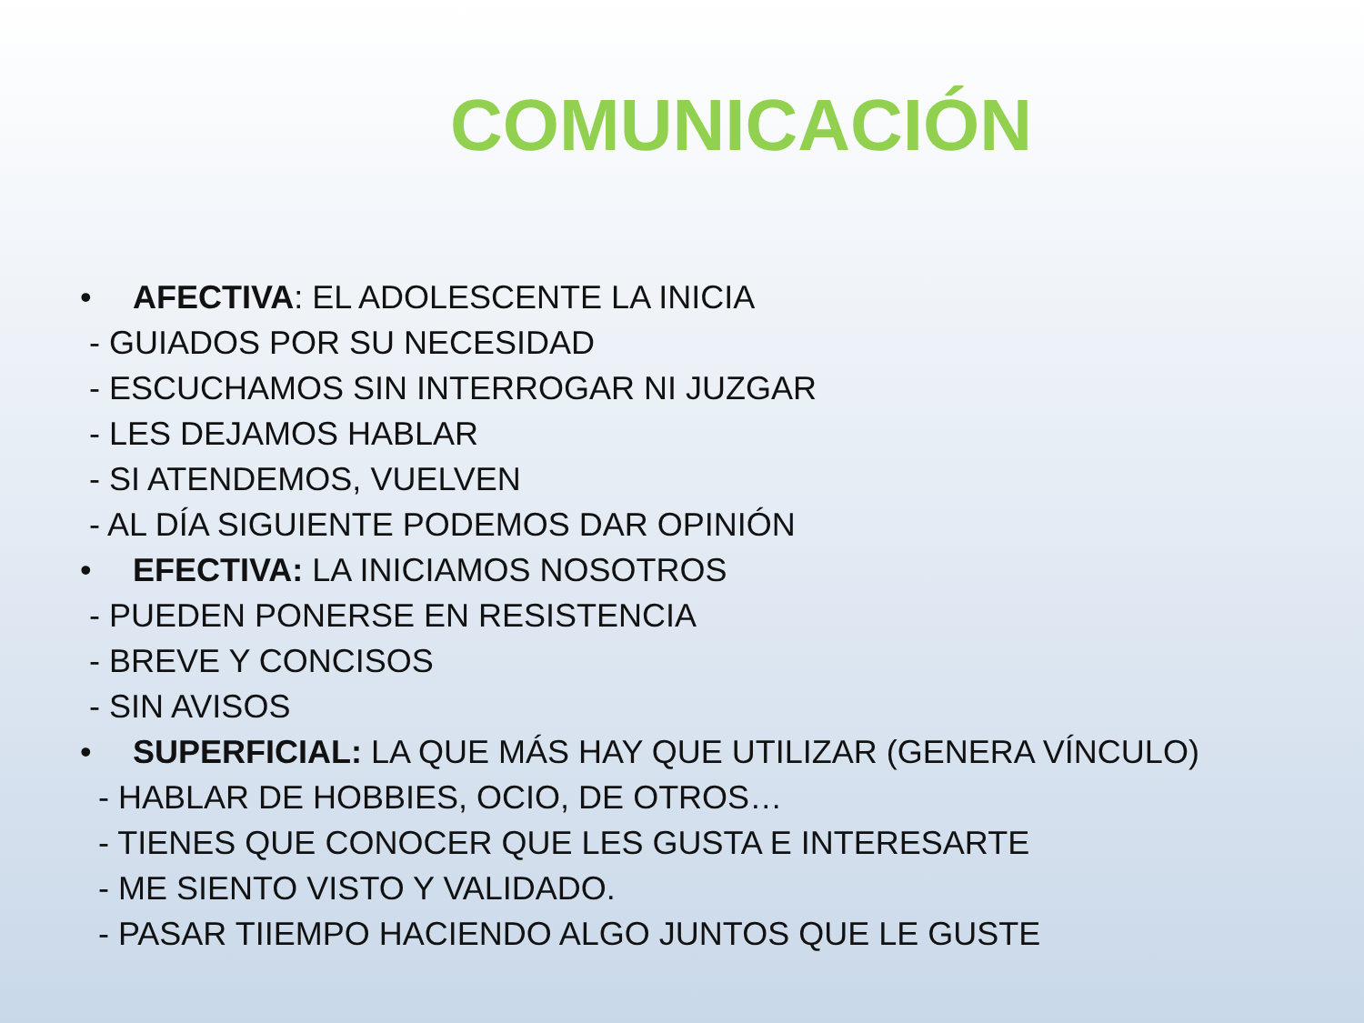COMUNICACIÓN
• AFECTIVA: EL ADOLESCENTE LA INICIA
- GUIADOS POR SU NECESIDAD
- ESCUCHAMOS SIN INTERROGAR NI JUZGAR
- LES DEJAMOS HABLAR
- SI ATENDEMOS, VUELVEN
- AL DÍA SIGUIENTE PODEMOS DAR OPINIÓN
• EFECTIVA: LA INICIAMOS NOSOTROS
- PUEDEN PONERSE EN RESISTENCIA
- BREVE Y CONCISOS
- SIN AVISOS
• SUPERFICIAL: LA QUE MÁS HAY QUE UTILIZAR (GENERA VÍNCULO)
- HABLAR DE HOBBIES, OCIO, DE OTROS…
- TIENES QUE CONOCER QUE LES GUSTA E INTERESARTE
- ME SIENTO VISTO Y VALIDADO.
- PASAR TIIEMPO HACIENDO ALGO JUNTOS QUE LE GUSTE